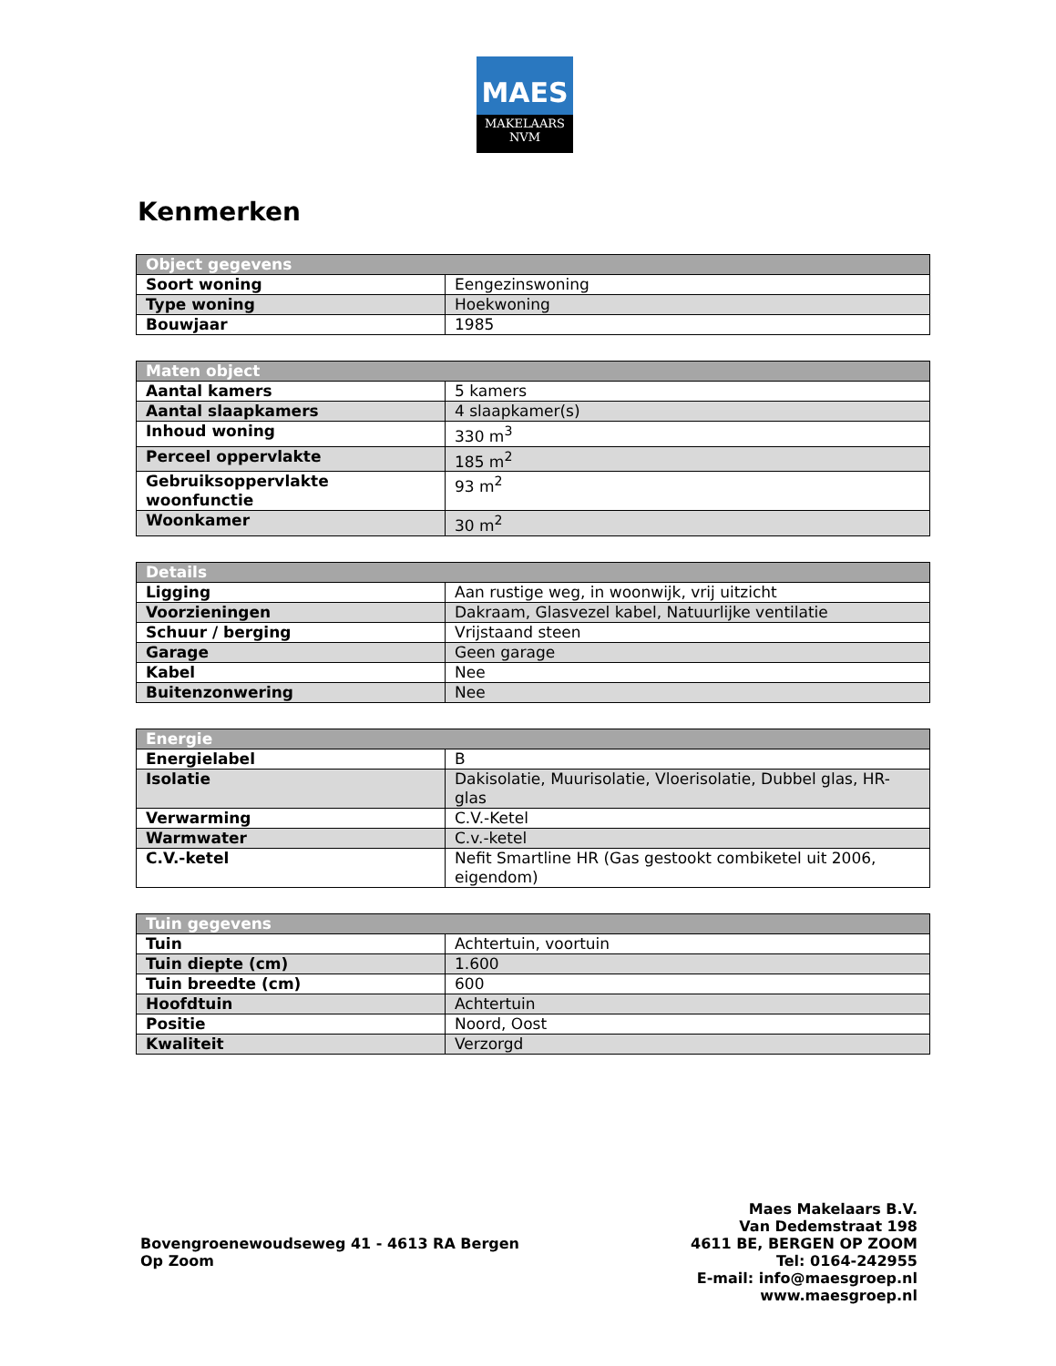MAES
MAKELAARS
NVM
Kenmerken
| Object gegevens | |
| --- | --- |
| Soort woning | Eengezinswoning |
| Type woning | Hoekwoning |
| Bouwjaar | 1985 |
| Maten object | |
| --- | --- |
| Aantal kamers | 5 kamers |
| Aantal slaapkamers | 4 slaapkamer(s) |
| Inhoud woning | 330 m<sup>3</sup> |
| Perceel oppervlakte | 185 m<sup>2</sup> |
| Gebruiksoppervlakte woonfunctie | 93 m<sup>2</sup> |
| Woonkamer | 30 m<sup>2</sup> |
| Details | |
| --- | --- |
| Ligging | Aan rustige weg, in woonwijk, vrij uitzicht |
| Voorzieningen | Dakraam, Glasvezel kabel, Natuurlijke ventilatie |
| Schuur / berging | Vrijstaand steen |
| Garage | Geen garage |
| Kabel | Nee |
| Buitenzonwering | Nee |
| Energie | |
| --- | --- |
| Energielabel | B |
| Isolatie | Dakisolatie, Muurisolatie, Vloerisolatie, Dubbel glas, HR-glas |
| Verwarming | C.V.-Ketel |
| Warmwater | C.v.-ketel |
| C.V.-ketel | Nefit Smartline HR (Gas gestookt combiketel uit 2006, eigendom) |
| Tuin gegevens | |
| --- | --- |
| Tuin | Achtertuin, voortuin |
| Tuin diepte (cm) | 1.600 |
| Tuin breedte (cm) | 600 |
| Hoofdtuin | Achtertuin |
| Positie | Noord, Oost |
| Kwaliteit | Verzorgd |
Bovengroenewoudseweg 41 - 4613 RA Bergen Op Zoom
Maes Makelaars B.V.
Van Dedemstraat 198
4611 BE, BERGEN OP ZOOM
Tel: 0164-242955
E-mail: info@maesgroep.nl
www.maesgroep.nl